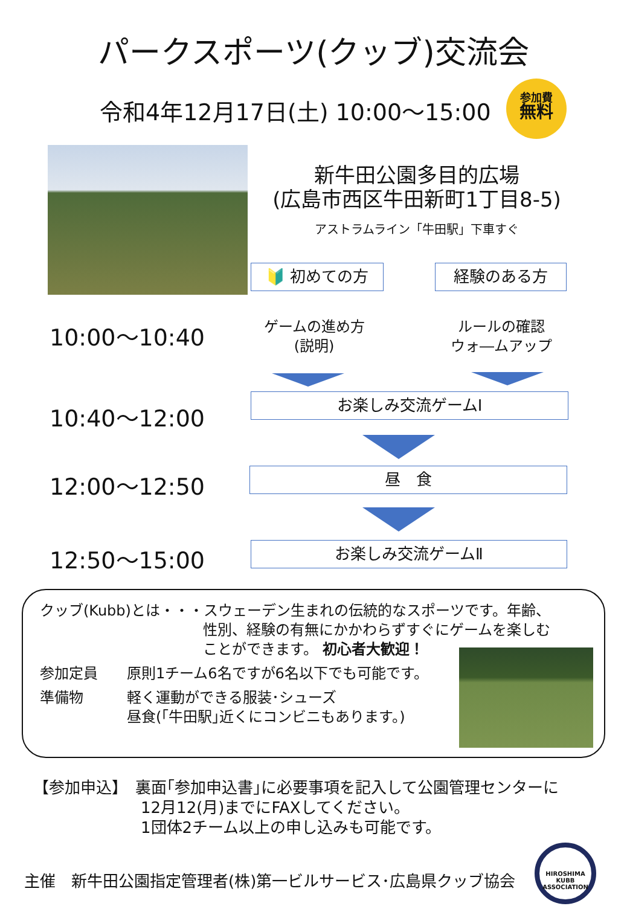パークスポーツ(クッブ)交流会
令和4年12月17日(土) 10:00～15:00
参加費
無料
新牛田公園多目的広場
(広島市西区牛田新町1丁目8-5)
アストラムライン「牛田駅」下車すぐ
🔰 初めての方 経験のある方
10:00～10:40
ゲームの進め方
(説明)
ルールの確認
ウォ―ムアップ
10:40～12:00 お楽しみ交流ゲームⅠ
12:00～12:50 昼　食
12:50～15:00 お楽しみ交流ゲームⅡ
クッブ(Kubb)とは・・・スウェーデン生まれの伝統的なスポーツです。年齢、
性別、経験の有無にかかわらずすぐにゲームを楽しむ
ことができます。 初心者大歓迎！
参加定員 原則1チーム6名ですが6名以下でも可能です。
準備物 軽く運動ができる服装･シューズ
昼食(｢牛田駅｣近くにコンビニもあります。)
【参加申込】　裏面｢参加申込書｣に必要事項を記入して公園管理センターに
12月12(月)までにFAXしてください。
1団体2チーム以上の申し込みも可能です。
主催　新牛田公園指定管理者(株)第一ビルサービス･広島県クッブ協会
HIROSHIMA KUBB ASSOCIATION